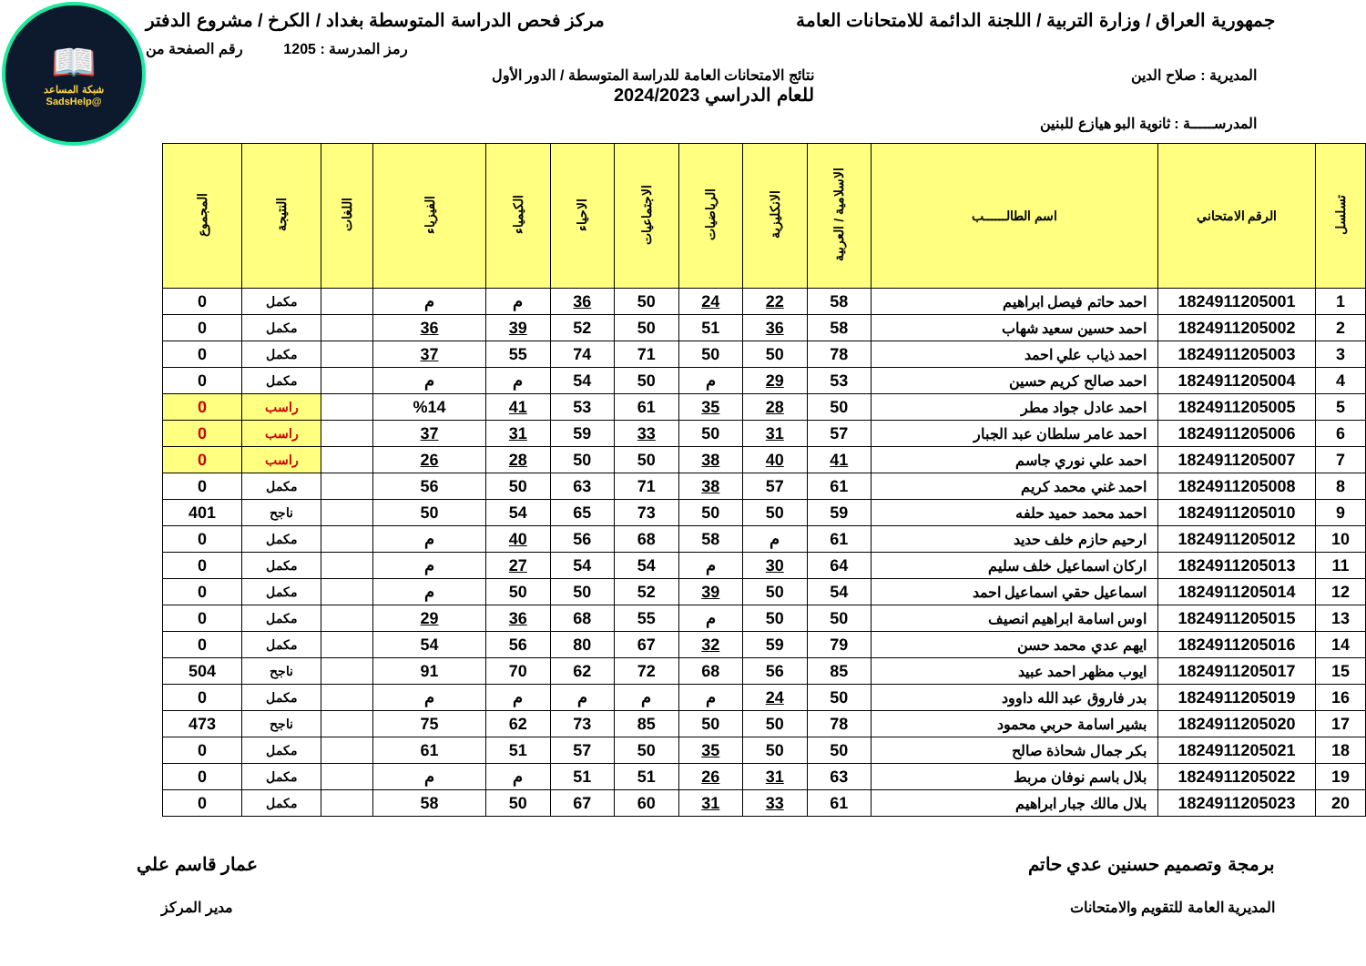📖
شبكة المساعد
@SadsHelp
جمهورية العراق / وزارة التربية / اللجنة الدائمة للامتحانات العامة
مركز فحص الدراسة المتوسطة بغداد / الكرخ / مشروع الدفتر
رمز المدرسة : 1205 رقم الصفحة من
المديرية : صلاح الدين نتائج الامتحانات العامة للدراسة المتوسطة / الدور الأول
للعام الدراسي 2024/2023
المدرســـــة : ثانوية البو هيازع للبنين
| تسلسل | الرقم الامتحاني | اسم الطالــــــب | الاسلامية / العربية | الانكليزية | الرياضيات | الاجتماعيات | الاحياء | الكيمياء | الفيزياء | اللغات | النتيجة | المجموع |
| --- | --- | --- | --- | --- | --- | --- | --- | --- | --- | --- | --- | --- |
| 1 | 1824911205001 | احمد حاتم فيصل ابراهيم | 58 | 22 | 24 | 50 | 36 | م | م | | مكمل | 0 |
| 2 | 1824911205002 | احمد حسين سعيد شهاب | 58 | 36 | 51 | 50 | 52 | 39 | 36 | | مكمل | 0 |
| 3 | 1824911205003 | احمد ذياب علي احمد | 78 | 50 | 50 | 71 | 74 | 55 | 37 | | مكمل | 0 |
| 4 | 1824911205004 | احمد صالح كريم حسين | 53 | 29 | م | 50 | 54 | م | م | | مكمل | 0 |
| 5 | 1824911205005 | احمد عادل جواد مطر | 50 | 28 | 35 | 61 | 53 | 41 | %14 | | راسب | 0 |
| 6 | 1824911205006 | احمد عامر سلطان عبد الجبار | 57 | 31 | 50 | 33 | 59 | 31 | 37 | | راسب | 0 |
| 7 | 1824911205007 | احمد علي نوري جاسم | 41 | 40 | 38 | 50 | 50 | 28 | 26 | | راسب | 0 |
| 8 | 1824911205008 | احمد غني محمد كريم | 61 | 57 | 38 | 71 | 63 | 50 | 56 | | مكمل | 0 |
| 9 | 1824911205010 | احمد محمد حميد حلفه | 59 | 50 | 50 | 73 | 65 | 54 | 50 | | ناجح | 401 |
| 10 | 1824911205012 | ارحيم حازم خلف حديد | 61 | م | 58 | 68 | 56 | 40 | م | | مكمل | 0 |
| 11 | 1824911205013 | اركان اسماعيل خلف سليم | 64 | 30 | م | 54 | 54 | 27 | م | | مكمل | 0 |
| 12 | 1824911205014 | اسماعيل حقي اسماعيل احمد | 54 | 50 | 39 | 52 | 50 | 50 | م | | مكمل | 0 |
| 13 | 1824911205015 | اوس اسامة ابراهيم انصيف | 50 | 50 | م | 55 | 68 | 36 | 29 | | مكمل | 0 |
| 14 | 1824911205016 | ايهم عدي محمد حسن | 79 | 59 | 32 | 67 | 80 | 56 | 54 | | مكمل | 0 |
| 15 | 1824911205017 | ايوب مظهر احمد عبيد | 85 | 56 | 68 | 72 | 62 | 70 | 91 | | ناجح | 504 |
| 16 | 1824911205019 | بدر فاروق عبد الله داوود | 50 | 24 | م | م | م | م | م | | مكمل | 0 |
| 17 | 1824911205020 | بشير اسامة حربي محمود | 78 | 50 | 50 | 85 | 73 | 62 | 75 | | ناجح | 473 |
| 18 | 1824911205021 | بكر جمال شحاذة صالح | 50 | 50 | 35 | 50 | 57 | 51 | 61 | | مكمل | 0 |
| 19 | 1824911205022 | بلال باسم نوفان مربط | 63 | 31 | 26 | 51 | 51 | م | م | | مكمل | 0 |
| 20 | 1824911205023 | بلال مالك جبار ابراهيم | 61 | 33 | 31 | 60 | 67 | 50 | 58 | | مكمل | 0 |
برمجة وتصميم حسنين عدي حاتم
المديرية العامة للتقويم والامتحانات
عمار قاسم علي
مدير المركز